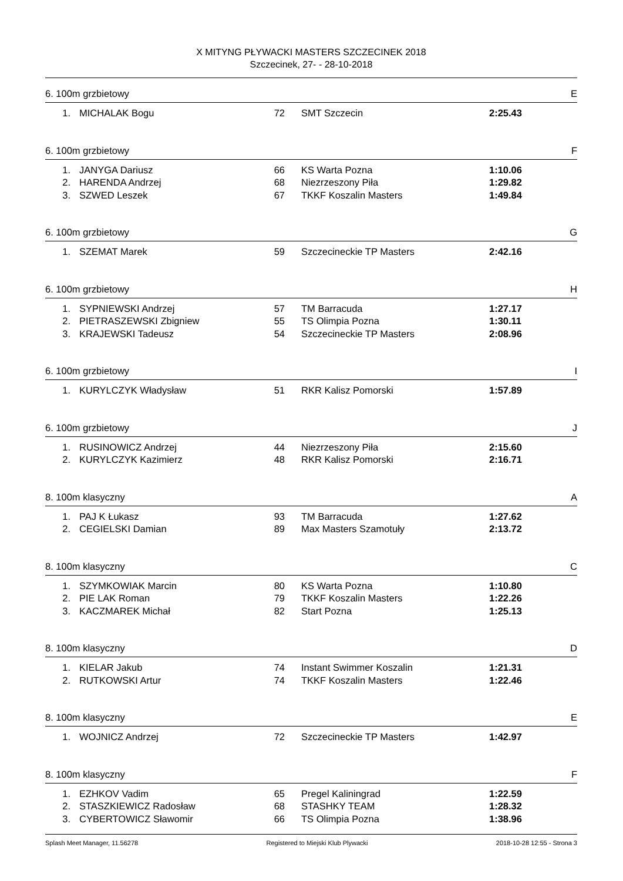X MITYNG PŁYWACKI MASTERS SZCZECINEK 2018
Szczecinek, 27- - 28-10-2018
6. 100m grzbietowy E
| 1. | MICHALAK Bogu | 72 | SMT Szczecin | 2:25.43 |
6. 100m grzbietowy F
| 1. | JANYGA Dariusz | 66 | KS Warta Pozna | 1:10.06 |
| 2. | HARENDA Andrzej | 68 | Niezrzeszony Piła | 1:29.82 |
| 3. | SZWED Leszek | 67 | TKKF Koszalin Masters | 1:49.84 |
6. 100m grzbietowy G
| 1. | SZEMAT Marek | 59 | Szczecineckie TP Masters | 2:42.16 |
6. 100m grzbietowy H
| 1. | SYPNIEWSKI Andrzej | 57 | TM Barracuda | 1:27.17 |
| 2. | PIETRASZEWSKI Zbigniew | 55 | TS Olimpia Pozna | 1:30.11 |
| 3. | KRAJEWSKI Tadeusz | 54 | Szczecineckie TP Masters | 2:08.96 |
6. 100m grzbietowy I
| 1. | KURYLCZYK Władysław | 51 | RKR Kalisz Pomorski | 1:57.89 |
6. 100m grzbietowy J
| 1. | RUSINOWICZ Andrzej | 44 | Niezrzeszony Piła | 2:15.60 |
| 2. | KURYLCZYK Kazimierz | 48 | RKR Kalisz Pomorski | 2:16.71 |
8. 100m klasyczny A
| 1. | PAJ K Łukasz | 93 | TM Barracuda | 1:27.62 |
| 2. | CEGIELSKI Damian | 89 | Max Masters Szamotuły | 2:13.72 |
8. 100m klasyczny C
| 1. | SZYMKOWIAK Marcin | 80 | KS Warta Pozna | 1:10.80 |
| 2. | PIE LAK Roman | 79 | TKKF Koszalin Masters | 1:22.26 |
| 3. | KACZMAREK Michał | 82 | Start Pozna | 1:25.13 |
8. 100m klasyczny D
| 1. | KIELAR Jakub | 74 | Instant Swimmer Koszalin | 1:21.31 |
| 2. | RUTKOWSKI Artur | 74 | TKKF Koszalin Masters | 1:22.46 |
8. 100m klasyczny E
| 1. | WOJNICZ Andrzej | 72 | Szczecineckie TP Masters | 1:42.97 |
8. 100m klasyczny F
| 1. | EZHKOV Vadim | 65 | Pregel Kaliningrad | 1:22.59 |
| 2. | STASZKIEWICZ Radosław | 68 | STASHKY TEAM | 1:28.32 |
| 3. | CYBERTOWICZ Sławomir | 66 | TS Olimpia Pozna | 1:38.96 |
Splash Meet Manager, 11.56278 Registered to Miejski Klub Plywacki 2018-10-28 12:55 - Strona 3